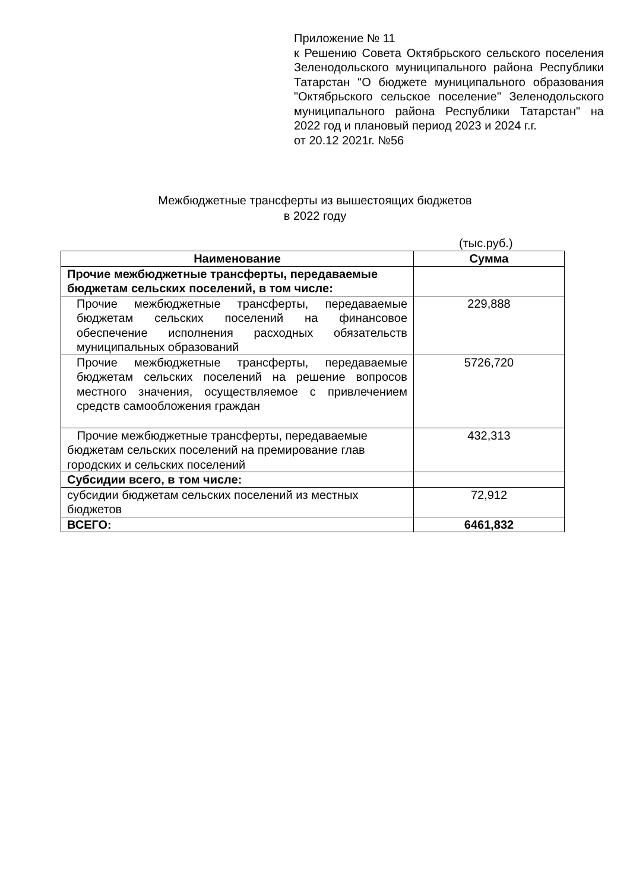Приложение № 11
к Решению Совета Октябрьского сельского поселения Зеленодольского муниципального района Республики Татарстан "О бюджете муниципального образования "Октябрьского сельское поселение" Зеленодольского муниципального района Республики Татарстан" на 2022 год и плановый период 2023 и 2024 г.г.
от 20.12 2021г. №56
Межбюджетные трансферты из вышестоящих бюджетов
в 2022 году
(тыс.руб.)
| Наименование | Сумма |
| --- | --- |
| Прочие межбюджетные трансферты, передаваемые бюджетам сельских поселений, в том числе: | |
| Прочие межбюджетные трансферты, передаваемые бюджетам сельских поселений на финансовое обеспечение исполнения расходных обязательств муниципальных образований | 229,888 |
| Прочие межбюджетные трансферты, передаваемые бюджетам сельских поселений на решение вопросов местного значения, осуществляемое с привлечением средств самообложения граждан | 5726,720 |
| Прочие межбюджетные трансферты, передаваемые бюджетам сельских поселений на премирование глав городских и сельских поселений | 432,313 |
| Субсидии всего, в том числе: | |
| субсидии бюджетам сельских поселений из местных бюджетов | 72,912 |
| ВСЕГО: | 6461,832 |